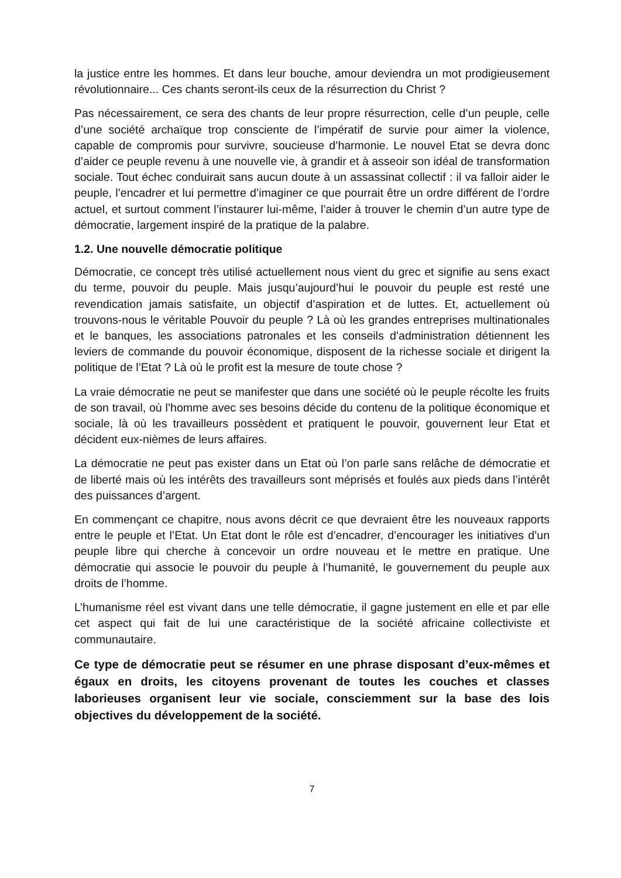la justice entre les hommes. Et dans leur bouche, amour deviendra un mot prodigieusement révolutionnaire... Ces chants seront-ils ceux de la résurrection du Christ ?
Pas nécessairement, ce sera des chants de leur propre résurrection, celle d’un peuple, celle d’une société archaïque trop consciente de l’impératif de survie pour aimer la violence, capable de compromis pour survivre, soucieuse d’harmonie. Le nouvel Etat se devra donc d’aider ce peuple revenu à une nouvelle vie, à grandir et à asseoir son idéal de transformation sociale. Tout échec conduirait sans aucun doute à un assassinat collectif : il va falloir aider le peuple, l’encadrer et lui permettre d’imaginer ce que pourrait être un ordre différent de l’ordre actuel, et surtout comment l’instaurer lui-même, l’aider à trouver le chemin d’un autre type de démocratie, largement inspiré de la pratique de la palabre.
1.2. Une nouvelle démocratie politique
Démocratie, ce concept très utilisé actuellement nous vient du grec et signifie au sens exact du terme, pouvoir du peuple. Mais jusqu’aujourd’hui le pouvoir du peuple est resté une revendication jamais satisfaite, un objectif d’aspiration et de luttes. Et, actuellement où trouvons-nous le véritable Pouvoir du peuple ? Là où les grandes entreprises multinationales et le banques, les associations patronales et les conseils d’administration détiennent les leviers de commande du pouvoir économique, disposent de la richesse sociale et dirigent la politique de l’Etat ? Là où le profit est la mesure de toute chose ?
La vraie démocratie ne peut se manifester que dans une société où le peuple récolte les fruits de son travail, où l’homme avec ses besoins décide du contenu de la politique économique et sociale, là où les travailleurs possèdent et pratiquent le pouvoir, gouvernent leur Etat et décident eux-nièmes de leurs affaires.
La démocratie ne peut pas exister dans un Etat où l’on parle sans relâche de démocratie et de liberté mais où les intérêts des travailleurs sont méprisés et foulés aux pieds dans l’intérêt des puissances d’argent.
En commençant ce chapitre, nous avons décrit ce que devraient être les nouveaux rapports entre le peuple et l’Etat. Un Etat dont le rôle est d’encadrer, d’encourager les initiatives d’un peuple libre qui cherche à concevoir un ordre nouveau et le mettre en pratique. Une démocratie qui associe le pouvoir du peuple à l’humanité, le gouvernement du peuple aux droits de l’homme.
L’humanisme réel est vivant dans une telle démocratie, il gagne justement en elle et par elle cet aspect qui fait de lui une caractéristique de la société africaine collectiviste et communautaire.
Ce type de démocratie peut se résumer en une phrase disposant d’eux-mêmes et égaux en droits, les citoyens provenant de toutes les couches et classes laborieuses organisent leur vie sociale, consciemment sur la base des lois objectives du développement de la société.
7